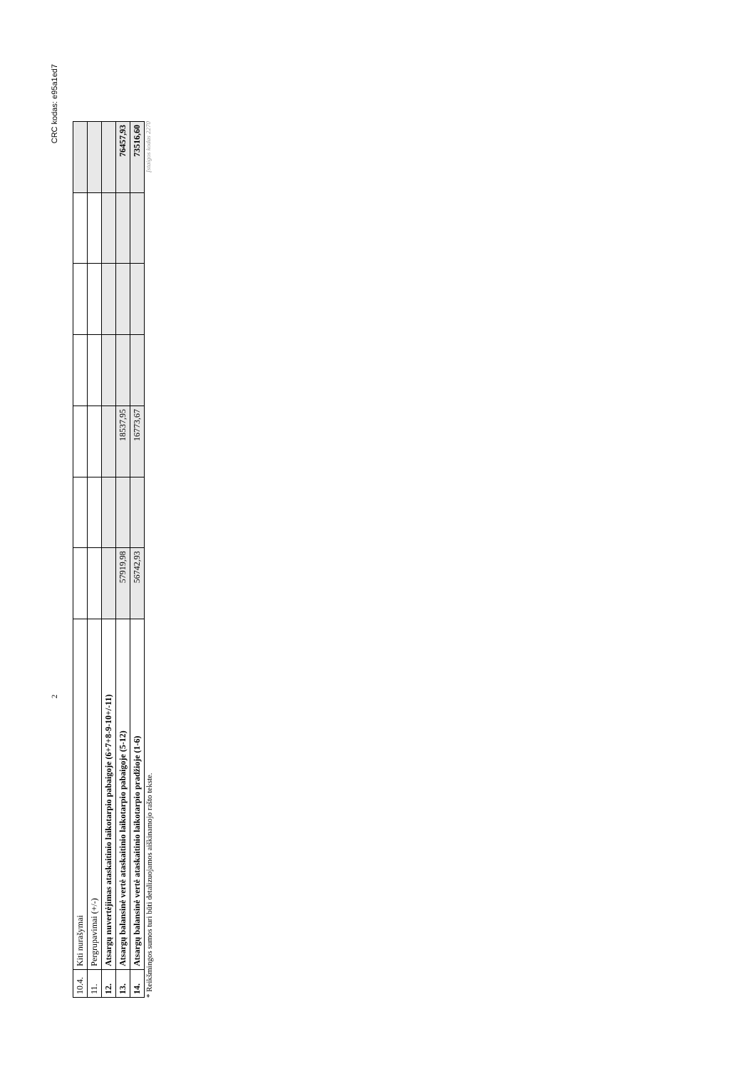2 CRC kodas: e95a1ed7
| 10.4. | Kiti nurašymai | | | | | | | |
| 11. | Pergrupavimai (+/-) | | | | | | | |
| 12. | Atsargų nuvertėjimas ataskaitinio laikotarpio pabaigoje (6+7+8-9-10+/-11) | | | | | | | |
| 13. | Atsargų balansinė vertė ataskaitinio laikotarpio pabaigoje (5-12) | 57919,98 | | 18537,95 | | | | 76457,93 |
| 14. | Atsargų balansinė vertė ataskaitinio laikotarpio pradžioje (1-6) | 56742,93 | | 16773,67 | | | | 73516,60 |
* Reikšmingos sumos turi būti detalizuojamos aiškinamojo rašto tekste. Įstaigos kodas 2270